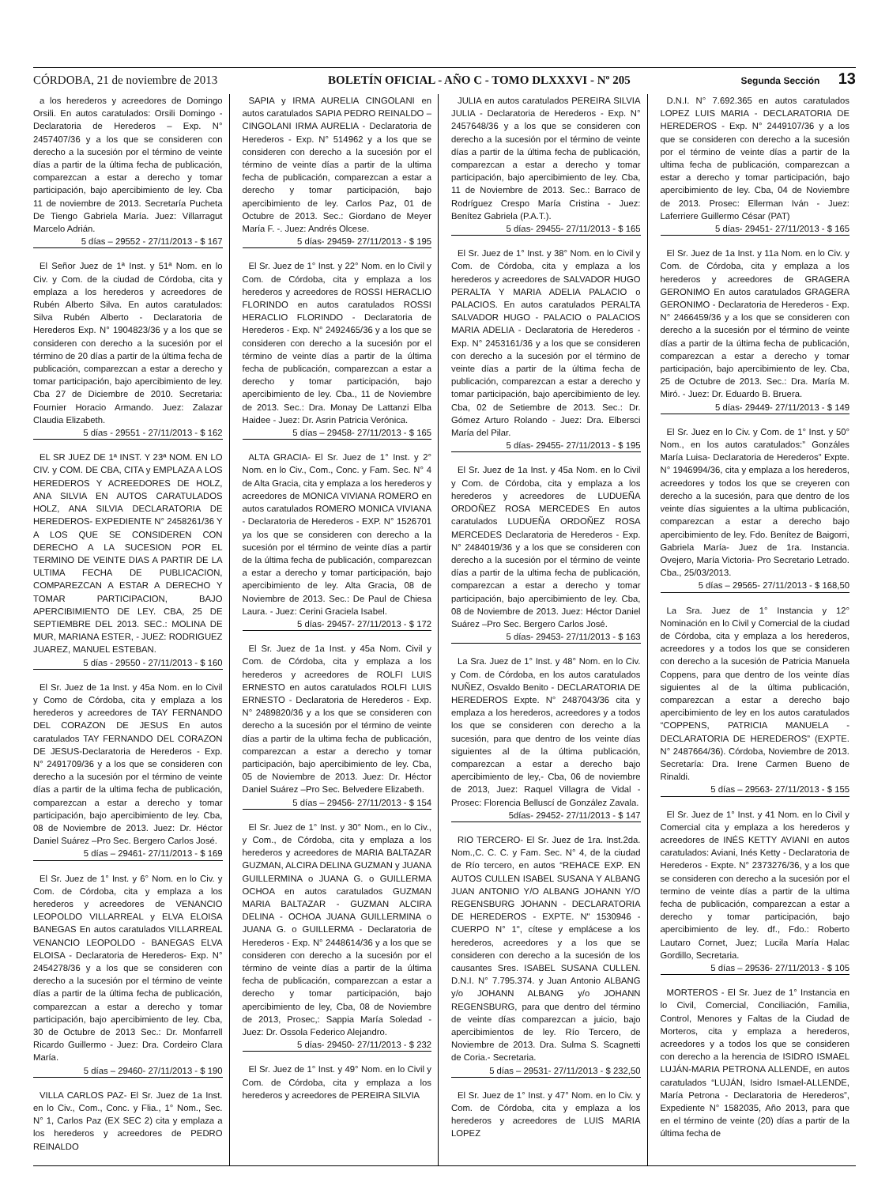CÓRDOBA, 21 de noviembre de 2013 BOLETÍN OFICIAL - AÑO C - TOMO DLXXXVI - Nº 205 Segunda Sección 13
a los herederos y acreedores de Domingo Orsili. En autos caratulados: Orsili Domingo - Declaratoria de Herederos – Exp. N° 2457407/36 y a los que se consideren con derecho a la sucesión por el término de veinte días a partir de la última fecha de publicación, comparezcan a estar a derecho y tomar participación, bajo apercibimiento de ley. Cba 11 de noviembre de 2013. Secretaría Pucheta De Tiengo Gabriela María. Juez: Villarragut Marcelo Adrián.
5 días – 29552 - 27/11/2013 - $ 167
El Señor Juez de 1ª Inst. y 51ª Nom. en lo Civ. y Com. de la ciudad de Córdoba, cita y emplaza a los herederos y acreedores de Rubén Alberto Silva. En autos caratulados: Silva Rubén Alberto - Declaratoria de Herederos Exp. N° 1904823/36 y a los que se consideren con derecho a la sucesión por el término de 20 días a partir de la última fecha de publicación, comparezcan a estar a derecho y tomar participación, bajo apercibimiento de ley. Cba 27 de Diciembre de 2010. Secretaria: Fournier Horacio Armando. Juez: Zalazar Claudia Elizabeth.
5 días - 29551 - 27/11/2013 - $ 162
EL SR JUEZ DE 1ª INST. Y 23ª NOM. EN LO CIV. y COM. DE CBA, CITA y EMPLAZA A LOS HEREDEROS Y ACREEDORES DE HOLZ, ANA SILVIA EN AUTOS CARATULADOS HOLZ, ANA SILVIA DECLARATORIA DE HEREDEROS- EXPEDIENTE N° 2458261/36 Y A LOS QUE SE CONSIDEREN CON DERECHO A LA SUCESION POR EL TERMINO DE VEINTE DIAS A PARTIR DE LA ULTIMA FECHA DE PUBLICACION, COMPAREZCAN A ESTAR A DERECHO Y TOMAR PARTICIPACION, BAJO APERCIBIMIENTO DE LEY. CBA, 25 DE SEPTIEMBRE DEL 2013. SEC.: MOLINA DE MUR, MARIANA ESTER, - JUEZ: RODRIGUEZ JUAREZ, MANUEL ESTEBAN.
5 días - 29550 - 27/11/2013 - $ 160
El Sr. Juez de 1a Inst. y 45a Nom. en lo Civil y Como de Córdoba, cita y emplaza a los herederos y acreedores de TAY FERNANDO DEL CORAZON DE JESUS En autos caratulados TAY FERNANDO DEL CORAZON DE JESUS-Declaratoria de Herederos - Exp. N° 2491709/36 y a los que se consideren con derecho a la sucesión por el término de veinte días a partir de la ultima fecha de publicación, comparezcan a estar a derecho y tomar participación, bajo apercibimiento de ley. Cba, 08 de Noviembre de 2013. Juez: Dr. Héctor Daniel Suárez –Pro Sec. Bergero Carlos José.
5 días – 29461- 27/11/2013 - $ 169
El Sr. Juez de 1° Inst. y 6° Nom. en lo Civ. y Com. de Córdoba, cita y emplaza a los herederos y acreedores de VENANCIO LEOPOLDO VILLARREAL y ELVA ELOISA BANEGAS En autos caratulados VILLARREAL VENANCIO LEOPOLDO - BANEGAS ELVA ELOISA - Declaratoria de Herederos- Exp. N° 2454278/36 y a los que se consideren con derecho a la sucesión por el término de veinte días a partir de la última fecha de publicación, comparezcan a estar a derecho y tomar participación, bajo apercibimiento de ley. Cba, 30 de Octubre de 2013 Sec.: Dr. Monfarrell Ricardo Guillermo - Juez: Dra. Cordeiro Clara María.
5 días – 29460- 27/11/2013 - $ 190
VILLA CARLOS PAZ- El Sr. Juez de 1a Inst. en lo Civ., Com., Conc. y Flia., 1° Nom., Sec. N° 1, Carlos Paz (EX SEC 2) cita y emplaza a los herederos y acreedores de PEDRO REINALDO
SAPIA y IRMA AURELIA CINGOLANI en autos caratulados SAPIA PEDRO REINALDO – CINGOLANI IRMA AURELIA - Declaratoria de Herederos - Exp. N° 514962 y a los que se consideren con derecho a la sucesión por el término de veinte días a partir de la ultima fecha de publicación, comparezcan a estar a derecho y tomar participación, bajo apercibimiento de ley. Carlos Paz, 01 de Octubre de 2013. Sec.: Giordano de Meyer María F. -. Juez: Andrés Olcese.
5 días- 29459- 27/11/2013 - $ 195
El Sr. Juez de 1° Inst. y 22° Nom. en lo Civil y Com. de Córdoba, cita y emplaza a los herederos y acreedores de ROSSI HERACLIO FLORINDO en autos caratulados ROSSI HERACLIO FLORINDO - Declaratoria de Herederos - Exp. N° 2492465/36 y a los que se consideren con derecho a la sucesión por el término de veinte días a partir de la última fecha de publicación, comparezcan a estar a derecho y tomar participación, bajo apercibimiento de ley. Cba., 11 de Noviembre de 2013. Sec.: Dra. Monay De Lattanzi Elba Haidee - Juez: Dr. Asrin Patricia Verónica.
5 días – 29458- 27/11/2013 - $ 165
ALTA GRACIA- El Sr. Juez de 1° Inst. y 2° Nom. en lo Civ., Com., Conc. y Fam. Sec. N° 4 de Alta Gracia, cita y emplaza a los herederos y acreedores de MONICA VIVIANA ROMERO en autos caratulados ROMERO MONICA VIVIANA - Declaratoria de Herederos - EXP. N° 1526701 ya los que se consideren con derecho a la sucesión por el término de veinte días a partir de la última fecha de publicación, comparezcan a estar a derecho y tomar participación, bajo apercibimiento de ley. Alta Gracia, 08 de Noviembre de 2013. Sec.: De Paul de Chiesa Laura. - Juez: Cerini Graciela Isabel.
5 días- 29457- 27/11/2013 - $ 172
El Sr. Juez de 1a Inst. y 45a Nom. Civil y Com. de Córdoba, cita y emplaza a los herederos y acreedores de ROLFI LUIS ERNESTO en autos caratulados ROLFI LUIS ERNESTO - Declaratoria de Herederos - Exp. N° 2489820/36 y a los que se consideren con derecho a la sucesión por el término de veinte días a partir de la ultima fecha de publicación, comparezcan a estar a derecho y tomar participación, bajo apercibimiento de ley. Cba, 05 de Noviembre de 2013. Juez: Dr. Héctor Daniel Suárez –Pro Sec. Belvedere Elizabeth.
5 días – 29456- 27/11/2013 - $ 154
El Sr. Juez de 1° Inst. y 30° Nom., en lo Civ., y Com., de Córdoba, cita y emplaza a los herederos y acreedores de MARIA BALTAZAR GUZMAN, ALCIRA DELINA GUZMAN y JUANA GUILLERMINA o JUANA G. o GUILLERMA OCHOA en autos caratulados GUZMAN MARIA BALTAZAR - GUZMAN ALCIRA DELINA - OCHOA JUANA GUILLERMINA o JUANA G. o GUILLERMA - Declaratoria de Herederos - Exp. N° 2448614/36 y a los que se consideren con derecho a la sucesión por el término de veinte días a partir de la última fecha de publicación, comparezcan a estar a derecho y tomar participación, bajo apercibimiento de ley, Cba, 08 de Noviembre de 2013, Prosec,: Sappia María Soledad - Juez: Dr. Ossola Federico Alejandro.
5 días- 29450- 27/11/2013 - $ 232
El Sr. Juez de 1° Inst. y 49° Nom. en lo Civil y Com. de Córdoba, cita y emplaza a los herederos y acreedores de PEREIRA SILVIA
JULIA en autos caratulados PEREIRA SILVIA JULIA - Declaratoria de Herederos - Exp. N° 2457648/36 y a los que se consideren con derecho a la sucesión por el término de veinte días a partir de la última fecha de publicación, comparezcan a estar a derecho y tomar participación, bajo apercibimiento de ley. Cba, 11 de Noviembre de 2013. Sec.: Barraco de Rodríguez Crespo María Cristina - Juez: Benítez Gabriela (P.A.T.).
5 días- 29455- 27/11/2013 - $ 165
El Sr. Juez de 1° Inst. y 38° Nom. en lo Civil y Com. de Córdoba, cita y emplaza a los herederos y acreedores de SALVADOR HUGO PERALTA Y MARIA ADELIA PALACIO o PALACIOS. En autos caratulados PERALTA SALVADOR HUGO - PALACIO o PALACIOS MARIA ADELIA - Declaratoria de Herederos - Exp. N° 2453161/36 y a los que se consideren con derecho a la sucesión por el término de veinte días a partir de la última fecha de publicación, comparezcan a estar a derecho y tomar participación, bajo apercibimiento de ley. Cba, 02 de Setiembre de 2013. Sec.: Dr. Gómez Arturo Rolando - Juez: Dra. Elbersci María del Pilar.
5 días- 29455- 27/11/2013 - $ 195
El Sr. Juez de 1a Inst. y 45a Nom. en lo Civil y Com. de Córdoba, cita y emplaza a los herederos y acreedores de LUDUEÑA ORDOÑEZ ROSA MERCEDES En autos caratulados LUDUEÑA ORDOÑEZ ROSA MERCEDES Declaratoria de Herederos - Exp. N° 2484019/36 y a los que se consideren con derecho a la sucesión por el término de veinte días a partir de la ultima fecha de publicación, comparezcan a estar a derecho y tomar participación, bajo apercibimiento de ley. Cba, 08 de Noviembre de 2013. Juez: Héctor Daniel Suárez –Pro Sec. Bergero Carlos José.
5 días- 29453- 27/11/2013 - $ 163
La Sra. Juez de 1° Inst. y 48° Nom. en lo Civ. y Com. de Córdoba, en los autos caratulados NUÑEZ, Osvaldo Benito - DECLARATORIA DE HEREDEROS Expte. N° 2487043/36 cita y emplaza a los herederos, acreedores y a todos los que se consideren con derecho a la sucesión, para que dentro de los veinte días siguientes al de la última publicación, comparezcan a estar a derecho bajo apercibimiento de ley,- Cba, 06 de noviembre de 2013, Juez: Raquel Villagra de Vidal - Prosec: Florencia Belluscí de González Zavala.
5días- 29452- 27/11/2013 - $ 147
RIO TERCERO- El Sr. Juez de 1ra. Inst.2da. Nom.,C. C. C. y Fam. Sec. N° 4, de la ciudad de Río tercero, en autos “REHACE EXP. EN AUTOS CULLEN ISABEL SUSANA Y ALBANG JUAN ANTONIO Y/O ALBANG JOHANN Y/O REGENSBURG JOHANN - DECLARATORIA DE HEREDEROS - EXPTE. N" 1530946 - CUERPO N° 1", cítese y emplácese a los herederos, acreedores y a los que se consideren con derecho a la sucesión de los causantes Sres. ISABEL SUSANA CULLEN. D.N.I. N° 7.795.374. y Juan Antonio ALBANG y/o JOHANN ALBANG y/o JOHANN REGENSBURG, para que dentro del término de veinte días comparezcan a juicio, bajo apercibimientos de ley. Río Tercero, de Noviembre de 2013. Dra. Sulma S. Scagnetti de Coria.- Secretaria.
5 días – 29531- 27/11/2013 - $ 232,50
El Sr. Juez de 1° Inst. y 47° Nom. en lo Civ. y Com. de Córdoba, cita y emplaza a los herederos y acreedores de LUIS MARIA LOPEZ
D.N.I. N° 7.692.365 en autos caratulados LOPEZ LUIS MARIA - DECLARATORIA DE HEREDEROS - Exp. N° 2449107/36 y a los que se consideren con derecho a la sucesión por el término de veinte días a partir de la ultima fecha de publicación, comparezcan a estar a derecho y tomar participación, bajo apercibimiento de ley. Cba, 04 de Noviembre de 2013. Prosec: Ellerman Iván - Juez: Laferriere Guillermo César (PAT)
5 días- 29451- 27/11/2013 - $ 165
El Sr. Juez de 1a Inst. y 11a Nom. en lo Civ. y Com. de Córdoba, cita y emplaza a los herederos y acreedores de GRAGERA GERONIMO En autos caratulados GRAGERA GERONIMO - Declaratoria de Herederos - Exp. N° 2466459/36 y a los que se consideren con derecho a la sucesión por el término de veinte días a partir de la última fecha de publicación, comparezcan a estar a derecho y tomar participación, bajo apercibimiento de ley. Cba, 25 de Octubre de 2013. Sec.: Dra. María M. Miró. - Juez: Dr. Eduardo B. Bruera.
5 días- 29449- 27/11/2013 - $ 149
El Sr. Juez en lo Civ. y Com. de 1° Inst. y 50° Nom., en los autos caratulados:” Gonzáles María Luisa- Declaratoria de Herederos” Expte. N° 1946994/36, cita y emplaza a los herederos, acreedores y todos los que se creyeren con derecho a la sucesión, para que dentro de los veinte días siguientes a la ultima publicación, comparezcan a estar a derecho bajo apercibimiento de ley. Fdo. Benítez de Baigorri, Gabriela María- Juez de 1ra. Instancia. Ovejero, María Victoria- Pro Secretario Letrado. Cba., 25/03/2013.
5 días – 29565- 27/11/2013 - $ 168,50
La Sra. Juez de 1° Instancia y 12° Nominación en lo Civil y Comercial de la ciudad de Córdoba, cita y emplaza a los herederos, acreedores y a todos los que se consideren con derecho a la sucesión de Patricia Manuela Coppens, para que dentro de los veinte días siguientes al de la última publicación, comparezcan a estar a derecho bajo apercibimiento de ley en los autos caratulados “COPPENS, PATRICIA MANUELA - DECLARATORIA DE HEREDEROS” (EXPTE. N° 2487664/36). Córdoba, Noviembre de 2013. Secretaría: Dra. Irene Carmen Bueno de Rinaldi.
5 días – 29563- 27/11/2013 - $ 155
El Sr. Juez de 1° Inst. y 41 Nom. en lo Civil y Comercial cita y emplaza a los herederos y acreedores de INÉS KETTY AVIANI en autos caratulados: Aviani, Inés Ketty - Declaratoria de Herederos - Expte. N° 2373276/36, y a los que se consideren con derecho a la sucesión por el termino de veinte días a partir de la ultima fecha de publicación, comparezcan a estar a derecho y tomar participación, bajo apercibimiento de ley. df., Fdo.: Roberto Lautaro Cornet, Juez; Lucila María Halac Gordillo, Secretaria.
5 días – 29536- 27/11/2013 - $ 105
MORTEROS - El Sr. Juez de 1° Instancia en lo Civil, Comercial, Conciliación, Familia, Control, Menores y Faltas de la Ciudad de Morteros, cita y emplaza a herederos, acreedores y a todos los que se consideren con derecho a la herencia de ISIDRO ISMAEL LUJÁN-MARIA PETRONA ALLENDE, en autos caratulados “LUJÁN, Isidro Ismael-ALLENDE, María Petrona - Declaratoria de Herederos”, Expediente N° 1582035, Año 2013, para que en el término de veinte (20) días a partir de la última fecha de